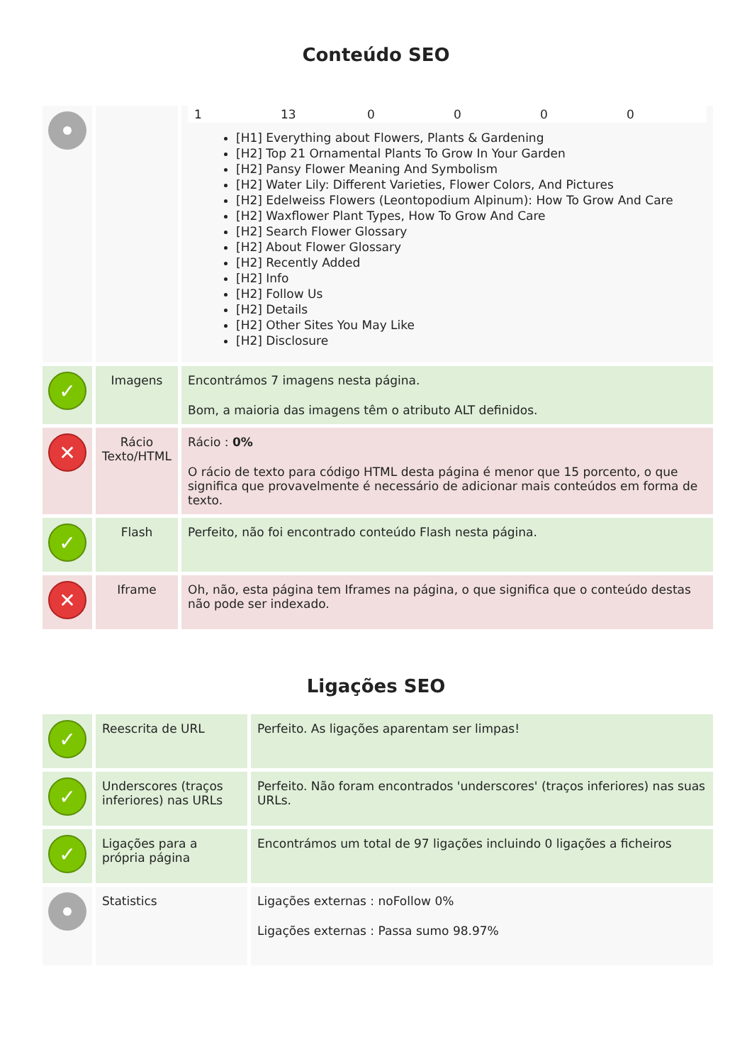Conteúdo SEO
| | | 1 13 0 0 0 0 [H1] Everything about Flowers, Plants & Gardening [H2] Top 21 Ornamental Plants To Grow In Your Garden [H2] Pansy Flower Meaning And Symbolism [H2] Water Lily: Different Varieties, Flower Colors, And Pictures [H2] Edelweiss Flowers (Leontopodium Alpinum): How To Grow And Care [H2] Waxflower Plant Types, How To Grow And Care [H2] Search Flower Glossary [H2] About Flower Glossary [H2] Recently Added [H2] Info [H2] Follow Us [H2] Details [H2] Other Sites You May Like [H2] Disclosure |
| ✓ | Imagens | Encontrámos 7 imagens nesta página. Bom, a maioria das imagens têm o atributo ALT definidos. |
| ✕ | Rácio Texto/HTML | Rácio : 0% O rácio de texto para código HTML desta página é menor que 15 porcento, o que significa que provavelmente é necessário de adicionar mais conteúdos em forma de texto. |
| ✓ | Flash | Perfeito, não foi encontrado conteúdo Flash nesta página. |
| ✕ | Iframe | Oh, não, esta página tem Iframes na página, o que significa que o conteúdo destas não pode ser indexado. |
Ligações SEO
| ✓ | Reescrita de URL | Perfeito. As ligações aparentam ser limpas! |
| ✓ | Underscores (traços inferiores) nas URLs | Perfeito. Não foram encontrados 'underscores' (traços inferiores) nas suas URLs. |
| ✓ | Ligações para a própria página | Encontrámos um total de 97 ligações incluindo 0 ligações a ficheiros |
| | Statistics | Ligações externas : noFollow 0% Ligações externas : Passa sumo 98.97% |